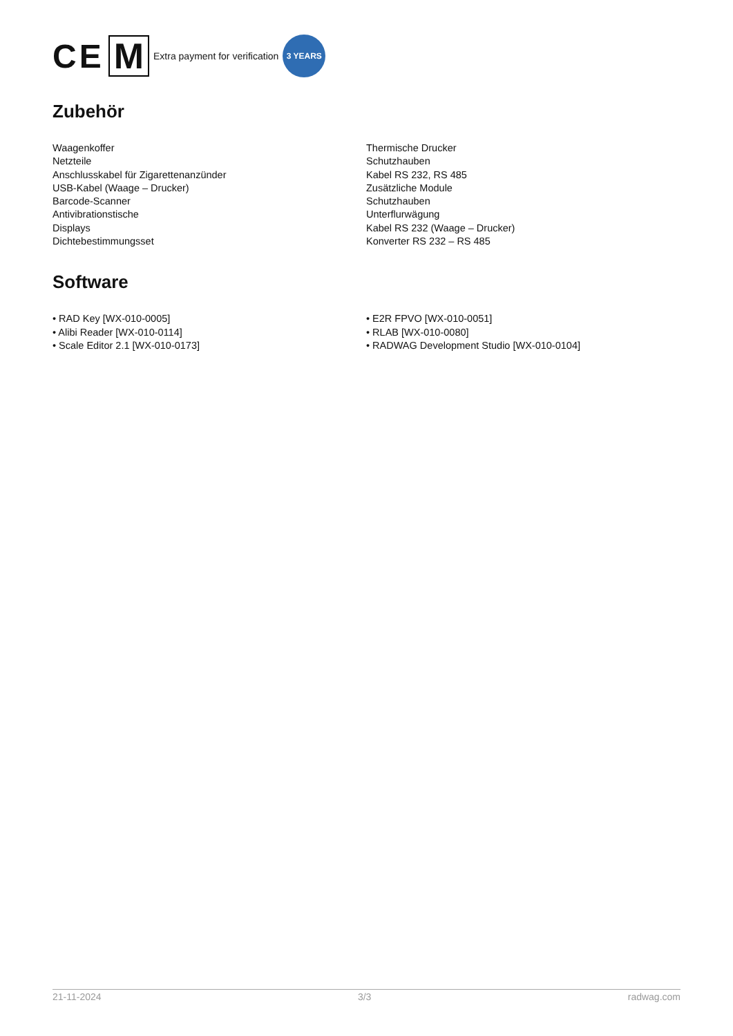CE M Extra payment for verification 3 YEARS
Zubehör
Waagenkoffer
Netzteile
Anschlusskabel für Zigarettenanzünder
USB-Kabel (Waage – Drucker)
Barcode-Scanner
Antivibrationstische
Displays
Dichtebestimmungsset
Thermische Drucker
Schutzhauben
Kabel RS 232, RS 485
Zusätzliche Module
Schutzhauben
Unterflurwägung
Kabel RS 232 (Waage – Drucker)
Konverter RS 232 – RS 485
Software
• RAD Key [WX-010-0005]
• Alibi Reader [WX-010-0114]
• Scale Editor 2.1 [WX-010-0173]
• E2R FPVO [WX-010-0051]
• RLAB [WX-010-0080]
• RADWAG Development Studio [WX-010-0104]
21-11-2024 3/3 radwag.com